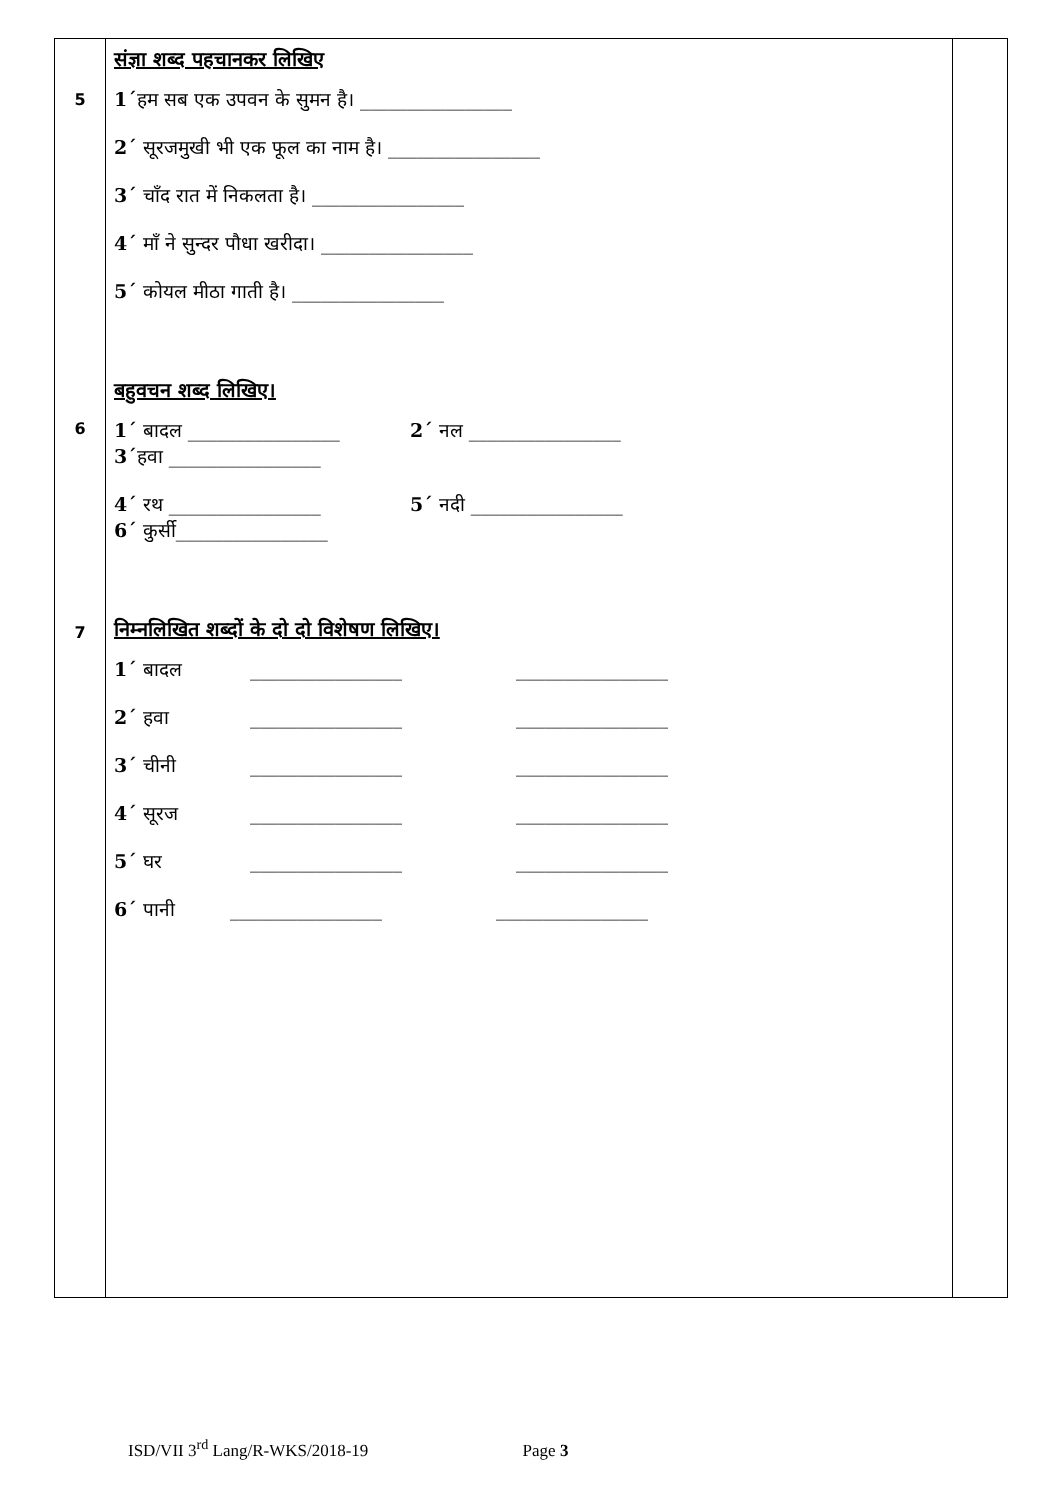| 5 6 7 | संज्ञा शब्द पहचानकर लिखिए 1´ हम सब एक उपवन के सुमन है। ________________ 2´ सूरजमुखी भी एक फूल का नाम है। ________________ 3´ चाँद रात में निकलता है। ________________ 4´ माँ ने सुन्दर पौधा खरीदा। ________________ 5´ कोयल मीठा गाती है। ________________ बहुवचन शब्द लिखिए। 1´ बादल ________________ 2´ नल ________________ 3´ हवा ________________ 4´ रथ ________________ 5´ नदी ________________ 6´ कुर्सी________________ निम्नलिखित शब्दों के दो दो विशेषण लिखिए। 1´ बादल ________________ ________________ 2´ हवा ________________ ________________ 3´ चीनी ________________ ________________ 4´ सूरज ________________ ________________ 5´ घर ________________ ________________ 6´ पानी ________________ ________________ | |
ISD/VII 3<sup>rd</sup> Lang/R-WKS/2018-19 Page 3